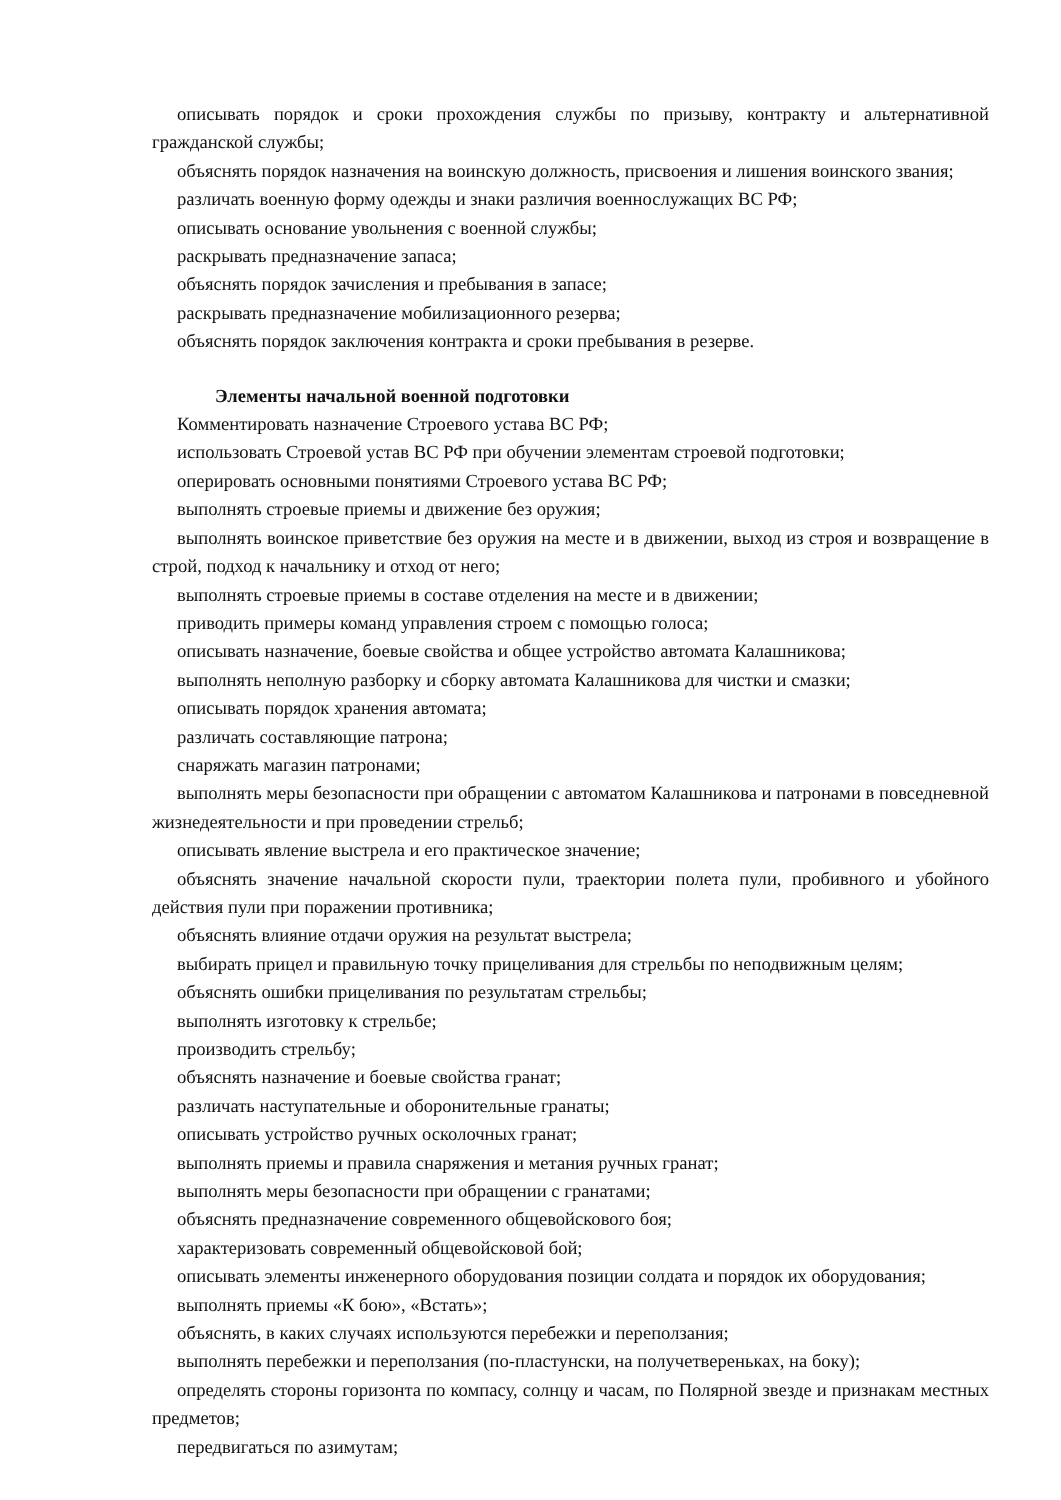описывать порядок и сроки прохождения службы по призыву, контракту и альтернативной гражданской службы;
объяснять порядок назначения на воинскую должность, присвоения и лишения воинского звания;
различать военную форму одежды и знаки различия военнослужащих ВС РФ;
описывать основание увольнения с военной службы;
раскрывать предназначение запаса;
объяснять порядок зачисления и пребывания в запасе;
раскрывать предназначение мобилизационного резерва;
объяснять порядок заключения контракта и сроки пребывания в резерве.
Элементы начальной военной подготовки
Комментировать назначение Строевого устава ВС РФ;
использовать Строевой устав ВС РФ при обучении элементам строевой подготовки;
оперировать основными понятиями Строевого устава ВС РФ;
выполнять строевые приемы и движение без оружия;
выполнять воинское приветствие без оружия на месте и в движении, выход из строя и возвращение в строй, подход к начальнику и отход от него;
выполнять строевые приемы в составе отделения на месте и в движении;
приводить примеры команд управления строем с помощью голоса;
описывать назначение, боевые свойства и общее устройство автомата Калашникова;
выполнять неполную разборку и сборку автомата Калашникова для чистки и смазки;
описывать порядок хранения автомата;
различать составляющие патрона;
снаряжать магазин патронами;
выполнять меры безопасности при обращении с автоматом Калашникова и патронами в повседневной жизнедеятельности и при проведении стрельб;
описывать явление выстрела и его практическое значение;
объяснять значение начальной скорости пули, траектории полета пули, пробивного и убойного действия пули при поражении противника;
объяснять влияние отдачи оружия на результат выстрела;
выбирать прицел и правильную точку прицеливания для стрельбы по неподвижным целям;
объяснять ошибки прицеливания по результатам стрельбы;
выполнять изготовку к стрельбе;
производить стрельбу;
объяснять назначение и боевые свойства гранат;
различать наступательные и оборонительные гранаты;
описывать устройство ручных осколочных гранат;
выполнять приемы и правила снаряжения и метания ручных гранат;
выполнять меры безопасности при обращении с гранатами;
объяснять предназначение современного общевойскового боя;
характеризовать современный общевойсковой бой;
описывать элементы инженерного оборудования позиции солдата и порядок их оборудования;
выполнять приемы «К бою», «Встать»;
объяснять, в каких случаях используются перебежки и переползания;
выполнять перебежки и переползания (по-пластунски, на получетвереньках, на боку);
определять стороны горизонта по компасу, солнцу и часам, по Полярной звезде и признакам местных предметов;
передвигаться по азимутам;